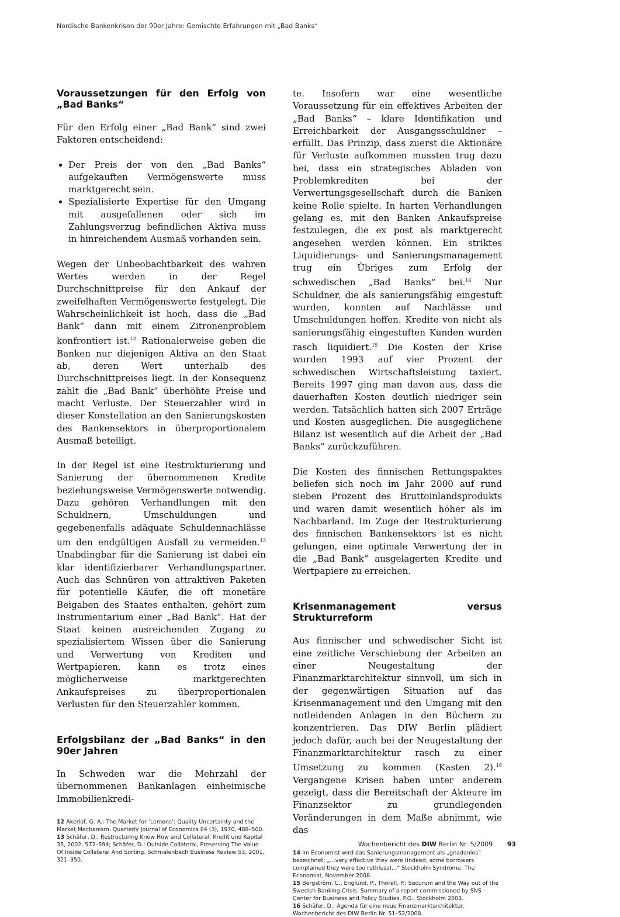Nordische Bankenkrisen der 90er Jahre: Gemischte Erfahrungen mit „Bad Banks“
Voraussetzungen für den Erfolg von „Bad Banks“
Für den Erfolg einer „Bad Bank“ sind zwei Faktoren entscheidend:
Der Preis der von den „Bad Banks“ aufgekauften Vermögenswerte muss marktgerecht sein.
Spezialisierte Expertise für den Umgang mit ausgefallenen oder sich im Zahlungsverzug befindlichen Aktiva muss in hinreichendem Ausmaß vorhanden sein.
Wegen der Unbeobachtbarkeit des wahren Wertes werden in der Regel Durchschnittpreise für den Ankauf der zweifelhaften Vermögenswerte festgelegt. Die Wahrscheinlichkeit ist hoch, dass die „Bad Bank“ dann mit einem Zitronenproblem konfrontiert ist.<sup>12</sup> Rationalerweise geben die Banken nur diejenigen Aktiva an den Staat ab, deren Wert unterhalb des Durchschnittpreises liegt. In der Konsequenz zahlt die „Bad Bank“ überhöhte Preise und macht Verluste. Der Steuerzahler wird in dieser Konstellation an den Sanierungskosten des Bankensektors in überproportionalem Ausmaß beteiligt.
In der Regel ist eine Restrukturierung und Sanierung der übernommenen Kredite beziehungsweise Vermögenswerte notwendig. Dazu gehören Verhandlungen mit den Schuldnern, Umschuldungen und gegebenenfalls adäquate Schuldennachlässe um den endgültigen Ausfall zu vermeiden.<sup>13</sup> Unabdingbar für die Sanierung ist dabei ein klar identifizierbarer Verhandlungspartner. Auch das Schnüren von attraktiven Paketen für potentielle Käufer, die oft monetäre Beigaben des Staates enthalten, gehört zum Instrumentarium einer „Bad Bank“. Hat der Staat keinen ausreichenden Zugang zu spezialisiertem Wissen über die Sanierung und Verwertung von Krediten und Wertpapieren, kann es trotz eines möglicherweise marktgerechten Ankaufspreises zu überproportionalen Verlusten für den Steuerzahler kommen.
Erfolgsbilanz der „Bad Banks“ in den 90er Jahren
In Schweden war die Mehrzahl der übernommenen Bankanlagen einheimische Immobilienkredi-
12 Akerlof, G. A.: The Market for ‘Lemons’: Quality Uncertainty and the Market Mechanism. Quarterly Journal of Economics 84 (3), 1970, 488–500.
13 Schäfer, D.: Restructuring Know How and Collateral. Kredit und Kapital 35, 2002, 572–594; Schäfer, D.: Outside Collateral, Preserving The Value Of Inside Collateral And Sorting. Schmalenbach Business Review 53, 2001, 321–350.
te. Insofern war eine wesentliche Voraussetzung für ein effektives Arbeiten der „Bad Banks“ – klare Identifikation und Erreichbarkeit der Ausgangsschuldner – erfüllt. Das Prinzip, dass zuerst die Aktionäre für Verluste aufkommen mussten trug dazu bei, dass ein strategisches Abladen von Problemkrediten bei der Verwertungsgesellschaft durch die Banken keine Rolle spielte. In harten Verhandlungen gelang es, mit den Banken Ankaufspreise festzulegen, die ex post als marktgerecht angesehen werden können. Ein striktes Liquidierungs- und Sanierungsmanagement trug ein Übriges zum Erfolg der schwedischen „Bad Banks“ bei.<sup>14</sup> Nur Schuldner, die als sanierungsfähig eingestuft wurden, konnten auf Nachlässe und Umschuldungen hoffen. Kredite von nicht als sanierungsfähig eingestuften Kunden wurden rasch liquidiert.<sup>15</sup> Die Kosten der Krise wurden 1993 auf vier Prozent der schwedischen Wirtschaftsleistung taxiert. Bereits 1997 ging man davon aus, dass die dauerhaften Kosten deutlich niedriger sein werden. Tatsächlich hatten sich 2007 Erträge und Kosten ausgeglichen. Die ausgeglichene Bilanz ist wesentlich auf die Arbeit der „Bad Banks“ zurückzuführen.
Die Kosten des finnischen Rettungspaktes beliefen sich noch im Jahr 2000 auf rund sieben Prozent des Bruttoinlandsprodukts und waren damit wesentlich höher als im Nachbarland. Im Zuge der Restrukturierung des finnischen Bankensektors ist es nicht gelungen, eine optimale Verwertung der in die „Bad Bank“ ausgelagerten Kredite und Wertpapiere zu erreichen.
Krisenmanagement versus Strukturreform
Aus finnischer und schwedischer Sicht ist eine zeitliche Verschiebung der Arbeiten an einer Neugestaltung der Finanzmarktarchitektur sinnvoll, um sich in der gegenwärtigen Situation auf das Krisenmanagement und den Umgang mit den notleidenden Anlagen in den Büchern zu konzentrieren. Das DIW Berlin plädiert jedoch dafür, auch bei der Neugestaltung der Finanzmarktarchitektur rasch zu einer Umsetzung zu kommen (Kasten 2).<sup>16</sup> Vergangene Krisen haben unter anderem gezeigt, dass die Bereitschaft der Akteure im Finanzsektor zu grundlegenden Veränderungen in dem Maße abnimmt, wie das
14 Im Economist wird das Sanierungsmanagement als „gnadenlos“ bezeichnet: „…very effective they were (indeed, some borrowers complained they were too ruthless)…“ Stockholm Syndrome. The Economist, November 2008.
15 Bergström, C., Englund, P., Thorell, P.: Securum and the Way out of the Swedish Banking Crisis. Summary of a report commissioned by SNS – Center for Business and Policy Studies, P.O., Stockholm 2003.
16 Schäfer, D.: Agenda für eine neue Finanzmarktarchitektur. Wochenbericht des DIW Berlin Nr. 51–52/2008.
Wochenbericht des DIW Berlin Nr. 5/2009 93